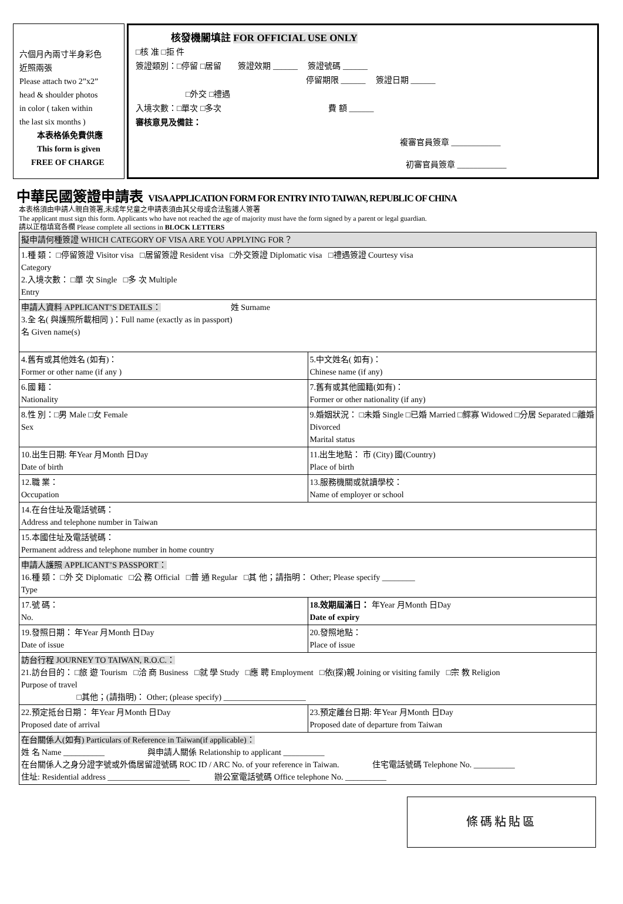六個月內兩寸半身彩色
近照兩張
Please attach two 2”x2”
head & shoulder photos
in color ( taken within
the last six months )
本表格係免費供應
This form is given
FREE OF CHARGE
核發機關填註 FOR OFFICIAL USE ONLY
□核 准 □拒 件
簽證類別：□停留 □居留 簽證效期 ______ 簽證號碼 ______
停留期限 ______ 簽證日期 ______
□外交 □禮遇
入境次數：□單次 □多次 費 額 ______
審核意見及備註：
複審官員簽章 ____________
初審官員簽章 ____________
中華民國簽證申請表 VISA APPLICATION FORM FOR ENTRY INTO TAIWAN, REPUBLIC OF CHINA
本表格須由申請人親自簽署,未成年兒童之申請表須由其父母或合法監護人簽署
The applicant must sign this form. Applicants who have not reached the age of majority must have the form signed by a parent or legal guardian.
請以正楷填寫各欄 Please complete all sections in BLOCK LETTERS
| 擬申請何種簽證 WHICH CATEGORY OF VISA ARE YOU APPLYING FOR？ | |
| 1.種 類： □停留簽證 Visitor visa □居留簽證 Resident visa □外交簽證 Diplomatic visa □禮遇簽證 Courtesy visa Category 2.入境次數： □單 次 Single □多 次 Multiple Entry | |
| 申請人資料 APPLICANT’S DETAILS： 姓 Surname 3.全 名( 與護照所載相同 )：Full name (exactly as in passport) 名 Given name(s) | |
| 4.舊有或其他姓名 (如有)： Former or other name (if any ) | 5.中文姓名( 如有)： Chinese name (if any) |
| 6.國 籍： Nationality | 7.舊有或其他國籍(如有)： Former or other nationality (if any) |
| 8.性 別：□男 Male □女 Female Sex | 9.婚姻狀況： □未婚 Single □已婚 Married □鰥寡 Widowed □分居 Separated □離婚 Divorced Marital status |
| 10.出生日期: 年Year 月Month 日Day Date of birth | 11.出生地點： 市 (City) 國(Country) Place of birth |
| 12.職 業： Occupation | 13.服務機關或就讀學校： Name of employer or school |
| 14.在台住址及電話號碼： Address and telephone number in Taiwan | |
| 15.本國住址及電話號碼： Permanent address and telephone number in home country | |
| 申請人護照 APPLICANT’S PASSPORT： 16.種 類： □外 交 Diplomatic □公 務 Official □普 通 Regular □其 他；請指明： Other; Please specify ________ Type | |
| 17.號 碼： No. | 18.效期屆滿日： 年Year 月Month 日Day Date of expiry |
| 19.發照日期： 年Year 月Month 日Day Date of issue | 20.發照地點： Place of issue |
| 訪台行程 JOURNEY TO TAIWAN, R.O.C.： 21.訪台目的： □旅 遊 Tourism □洽 商 Business □就 學 Study □應 聘 Employment □依(探)親 Joining or visiting family □宗 教 Religion Purpose of travel □其他；(請指明)： Other; (please specify) ____________________ | |
| 22.預定抵台日期： 年Year 月Month 日Day Proposed date of arrival | 23.預定離台日期: 年Year 月Month 日Day Proposed date of departure from Taiwan |
| 在台關係人(如有) Particulars of Reference in Taiwan(if applicable)： 姓 名 Name __________ 與申請人關係 Relationship to applicant __________ 在台關係人之身分證字號或外僑居留證號碼 ROC ID / ARC No. of your reference in Taiwan. 住宅電話號碼 Telephone No. __________ 住址: Residential address ____________________ 辦公室電話號碼 Office telephone No. __________ | |
條碼粘貼區